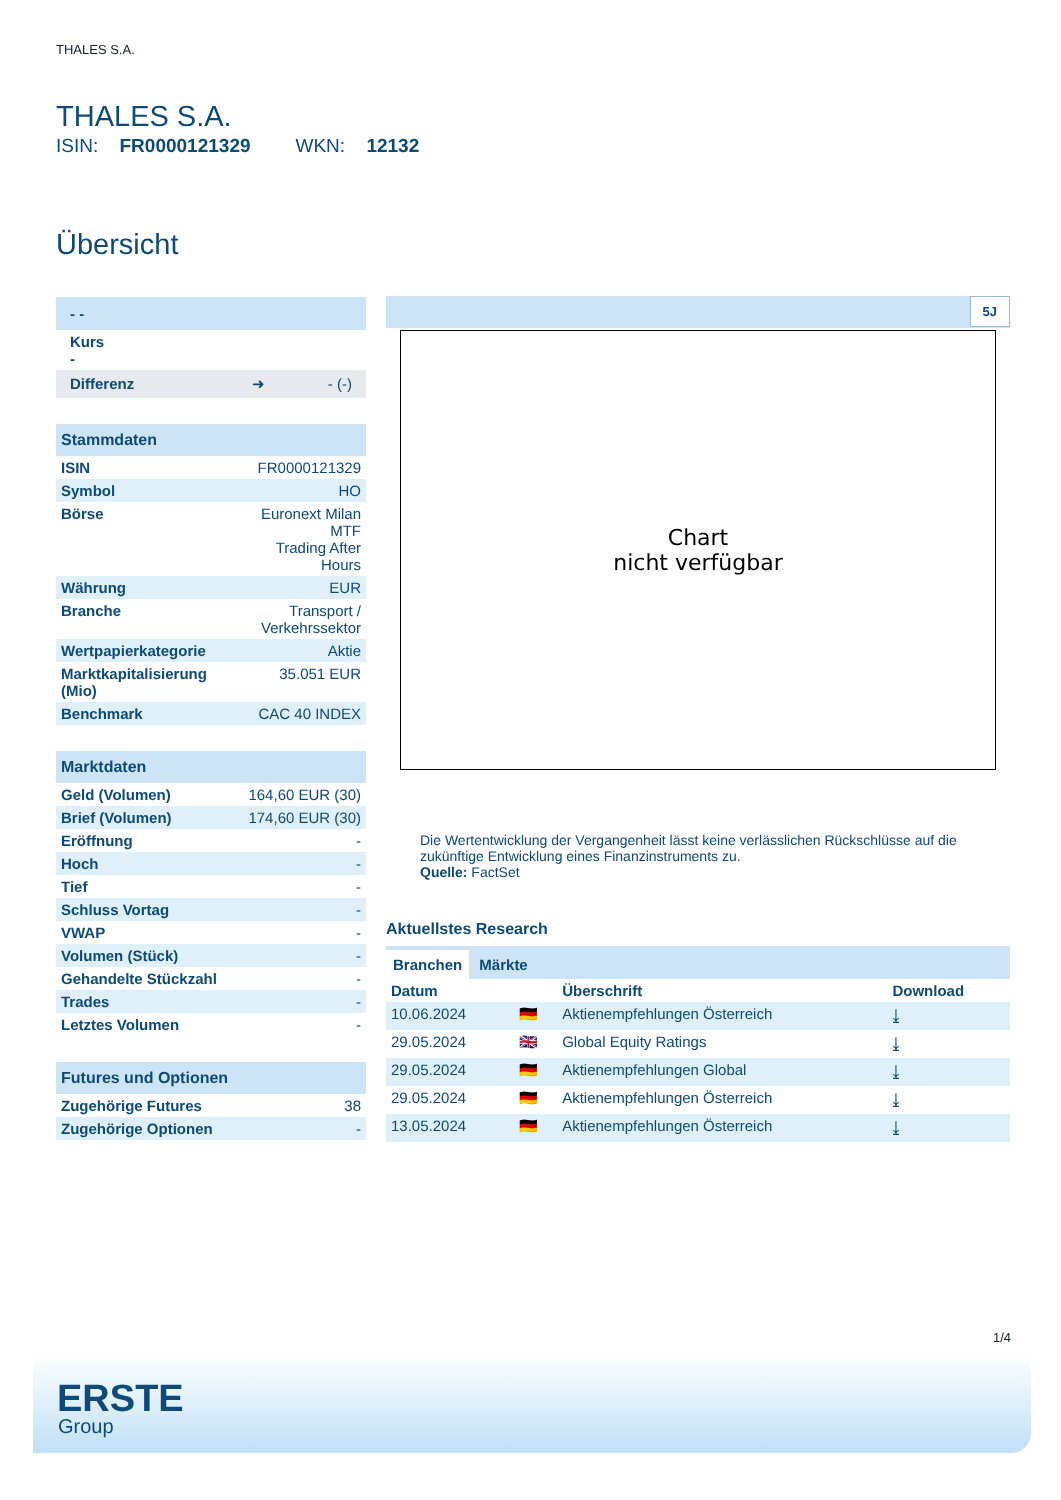THALES S.A.
THALES S.A.
ISIN: FR0000121329 WKN: 12132
Übersicht
| - - |
| Kurs - |
| Differenz ➜ - (-) |
| Stammdaten | |
| --- | --- |
| ISIN | FR0000121329 |
| Symbol | HO |
| Börse | Euronext Milan MTF Trading After Hours |
| Währung | EUR |
| Branche | Transport / Verkehrssektor |
| Wertpapierkategorie | Aktie |
| Marktkapitalisierung (Mio) | 35.051 EUR |
| Benchmark | CAC 40 INDEX |
| Marktdaten | |
| --- | --- |
| Geld (Volumen) | 164,60 EUR (30) |
| Brief (Volumen) | 174,60 EUR (30) |
| Eröffnung | - |
| Hoch | - |
| Tief | - |
| Schluss Vortag | - |
| VWAP | - |
| Volumen (Stück) | - |
| Gehandelte Stückzahl | - |
| Trades | - |
| Letztes Volumen | - |
| Futures und Optionen | |
| --- | --- |
| Zugehörige Futures | 38 |
| Zugehörige Optionen | - |
5J
Chart
nicht verfügbar
Die Wertentwicklung der Vergangenheit lässt keine verlässlichen Rückschlüsse auf die zukünftige Entwicklung eines Finanzinstruments zu.
Quelle: FactSet
Aktuellstes Research
Branchen Märkte
| Datum | | Überschrift | Download |
| --- | --- | --- | --- |
| 10.06.2024 | 🇩🇪 | Aktienempfehlungen Österreich | ⤓ |
| 29.05.2024 | 🇬🇧 | Global Equity Ratings | ⤓ |
| 29.05.2024 | 🇩🇪 | Aktienempfehlungen Global | ⤓ |
| 29.05.2024 | 🇩🇪 | Aktienempfehlungen Österreich | ⤓ |
| 13.05.2024 | 🇩🇪 | Aktienempfehlungen Österreich | ⤓ |
1/4
ERSTE
Group